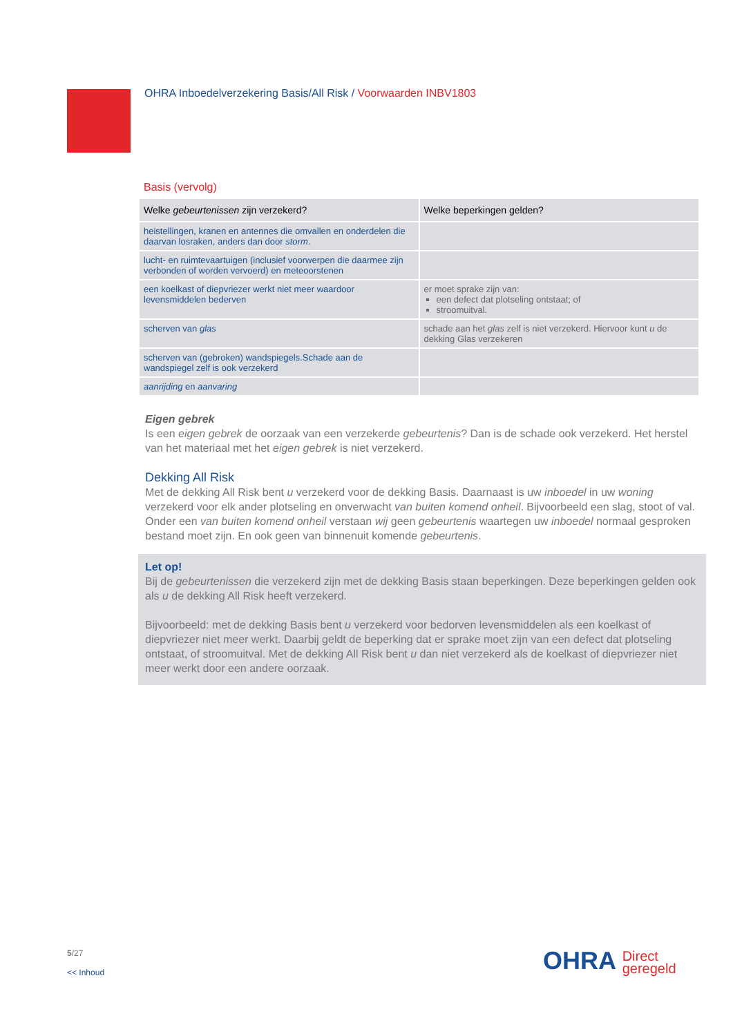OHRA Inboedelverzekering Basis/All Risk / Voorwaarden INBV1803
Basis (vervolg)
| Welke gebeurtenissen zijn verzekerd? | Welke beperkingen gelden? |
| --- | --- |
| heistellingen, kranen en antennes die omvallen en onderdelen die daarvan losraken, anders dan door storm . | |
| lucht- en ruimtevaartuigen (inclusief voorwerpen die daarmee zijn verbonden of worden vervoerd) en meteoorstenen | |
| een koelkast of diepvriezer werkt niet meer waardoor levensmiddelen bederven | er moet sprake zijn van: een defect dat plotseling ontstaat; of stroomuitval. |
| scherven van glas | schade aan het glas zelf is niet verzekerd. Hiervoor kunt u de dekking Glas verzekeren |
| scherven van (gebroken) wandspiegels.Schade aan de wandspiegel zelf is ook verzekerd | |
| aanrijding en aanvaring | |
Eigen gebrek
Is een eigen gebrek de oorzaak van een verzekerde gebeurtenis? Dan is de schade ook verzekerd. Het herstel van het materiaal met het eigen gebrek is niet verzekerd.
Dekking All Risk
Met de dekking All Risk bent u verzekerd voor de dekking Basis. Daarnaast is uw inboedel in uw woning verzekerd voor elk ander plotseling en onverwacht van buiten komend onheil. Bijvoorbeeld een slag, stoot of val. Onder een van buiten komend onheil verstaan wij geen gebeurtenis waartegen uw inboedel normaal gesproken bestand moet zijn. En ook geen van binnenuit komende gebeurtenis.
Let op!
Bij de gebeurtenissen die verzekerd zijn met de dekking Basis staan beperkingen. Deze beperkingen gelden ook als u de dekking All Risk heeft verzekerd.
Bijvoorbeeld: met de dekking Basis bent u verzekerd voor bedorven levensmiddelen als een koelkast of diepvriezer niet meer werkt. Daarbij geldt de beperking dat er sprake moet zijn van een defect dat plotseling ontstaat, of stroomuitval. Met de dekking All Risk bent u dan niet verzekerd als de koelkast of diepvriezer niet meer werkt door een andere oorzaak.
5/27
<< Inhoud
OHRA Direct
geregeld